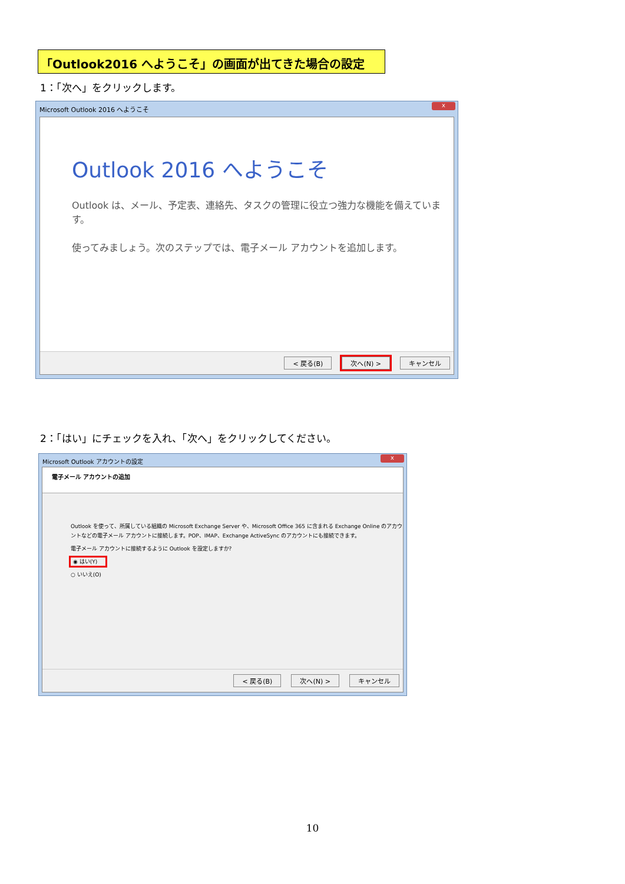「Outlook2016 へようこそ」の画面が出てきた場合の設定
1：「次へ」をクリックします。
Microsoft Outlook 2016 へようこそ
x
Outlook 2016 へようこそ
Outlook は、メール、予定表、連絡先、タスクの管理に役立つ強力な機能を備えています。
使ってみましょう。次のステップでは、電子メール アカウントを追加します。
< 戻る(B) 次へ(N) > キャンセル
2：「はい」にチェックを入れ、「次へ」をクリックしてください。
Microsoft Outlook アカウントの設定
x
電子メール アカウントの追加
Outlook を使って、所属している組織の Microsoft Exchange Server や、Microsoft Office 365 に含まれる Exchange Online のアカウントなどの電子メール アカウントに接続します。POP、IMAP、Exchange ActiveSync のアカウントにも接続できます。
電子メール アカウントに接続するように Outlook を設定しますか?
◉ はい(Y)
○ いいえ(O)
< 戻る(B) 次へ(N) > キャンセル
10